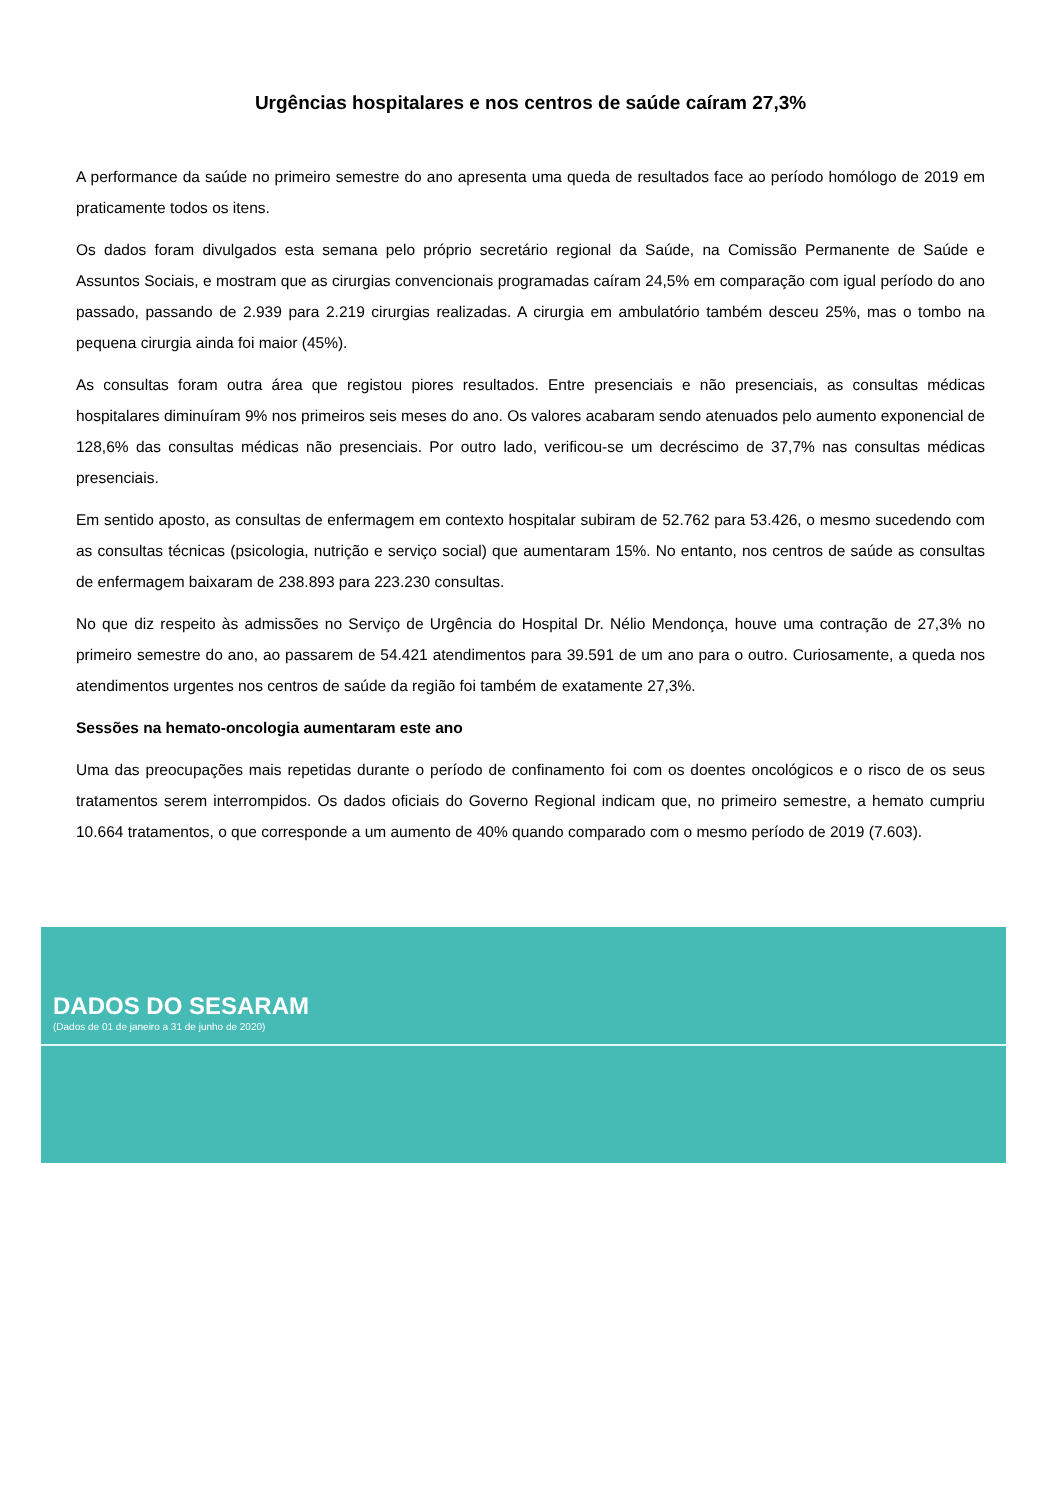Urgências hospitalares e nos centros de saúde caíram 27,3%
A performance da saúde no primeiro semestre do ano apresenta uma queda de resultados face ao período homólogo de 2019 em praticamente todos os itens.
Os dados foram divulgados esta semana pelo próprio secretário regional da Saúde, na Comissão Permanente de Saúde e Assuntos Sociais, e mostram que as cirurgias convencionais programadas caíram 24,5% em comparação com igual período do ano passado, passando de 2.939 para 2.219 cirurgias realizadas. A cirurgia em ambulatório também desceu 25%, mas o tombo na pequena cirurgia ainda foi maior (45%).
As consultas foram outra área que registou piores resultados. Entre presenciais e não presenciais, as consultas médicas hospitalares diminuíram 9% nos primeiros seis meses do ano. Os valores acabaram sendo atenuados pelo aumento exponencial de 128,6% das consultas médicas não presenciais. Por outro lado, verificou-se um decréscimo de 37,7% nas consultas médicas presenciais.
Em sentido aposto, as consultas de enfermagem em contexto hospitalar subiram de 52.762 para 53.426, o mesmo sucedendo com as consultas técnicas (psicologia, nutrição e serviço social) que aumentaram 15%. No entanto, nos centros de saúde as consultas de enfermagem baixaram de 238.893 para 223.230 consultas.
No que diz respeito às admissões no Serviço de Urgência do Hospital Dr. Nélio Mendonça, houve uma contração de 27,3% no primeiro semestre do ano, ao passarem de 54.421 atendimentos para 39.591 de um ano para o outro. Curiosamente, a queda nos atendimentos urgentes nos centros de saúde da região foi também de exatamente 27,3%.
Sessões na hemato-oncologia aumentaram este ano
Uma das preocupações mais repetidas durante o período de confinamento foi com os doentes oncológicos e o risco de os seus tratamentos serem interrompidos. Os dados oficiais do Governo Regional indicam que, no primeiro semestre, a hemato cumpriu 10.664 tratamentos, o que corresponde a um aumento de 40% quando comparado com o mesmo período de 2019 (7.603).
DADOS DO SESARAM
(Dados de 01 de janeiro a 31 de junho de 2020)